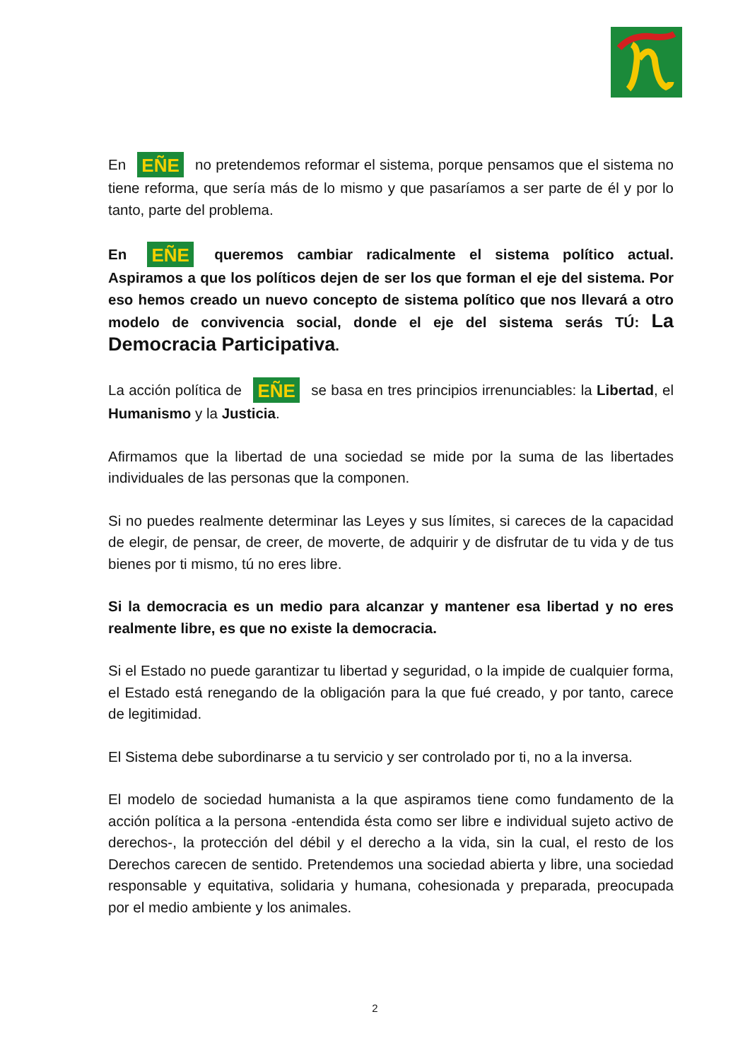En EÑE no pretendemos reformar el sistema, porque pensamos que el sistema no tiene reforma, que sería más de lo mismo y que pasaríamos a ser parte de él y por lo tanto, parte del problema.
En EÑE queremos cambiar radicalmente el sistema político actual. Aspiramos a que los políticos dejen de ser los que forman el eje del sistema. Por eso hemos creado un nuevo concepto de sistema político que nos llevará a otro modelo de convivencia social, donde el eje del sistema serás TÚ: La Democracia Participativa.
La acción política de EÑE se basa en tres principios irrenunciables: la Libertad, el Humanismo y la Justicia.
Afirmamos que la libertad de una sociedad se mide por la suma de las libertades individuales de las personas que la componen.
Si no puedes realmente determinar las Leyes y sus límites, si careces de la capacidad de elegir, de pensar, de creer, de moverte, de adquirir y de disfrutar de tu vida y de tus bienes por ti mismo, tú no eres libre.
Si la democracia es un medio para alcanzar y mantener esa libertad y no eres realmente libre, es que no existe la democracia.
Si el Estado no puede garantizar tu libertad y seguridad, o la impide de cualquier forma, el Estado está renegando de la obligación para la que fué creado, y por tanto, carece de legitimidad.
El Sistema debe subordinarse a tu servicio y ser controlado por ti, no a la inversa.
El modelo de sociedad humanista a la que aspiramos tiene como fundamento de la acción política a la persona -entendida ésta como ser libre e individual sujeto activo de derechos-, la protección del débil y el derecho a la vida, sin la cual, el resto de los Derechos carecen de sentido. Pretendemos una sociedad abierta y libre, una sociedad responsable y equitativa, solidaria y humana, cohesionada y preparada, preocupada por el medio ambiente y los animales.
2